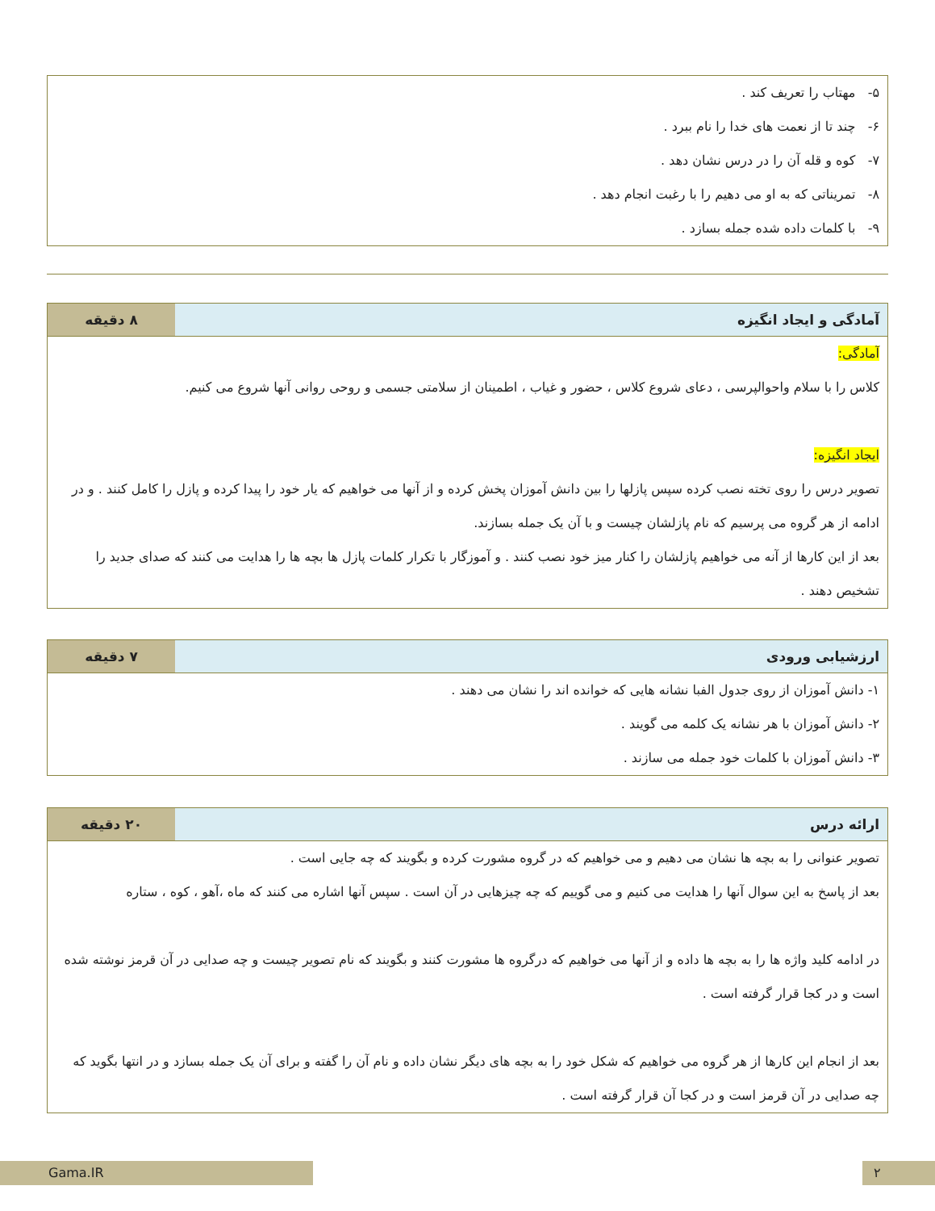۵- مهتاب را تعریف کند .
۶- چند تا از نعمت های خدا را نام ببرد .
۷- کوه و قله آن را در درس نشان دهد .
۸- تمریناتی که به او می دهیم را با رغبت انجام دهد .
۹- با کلمات داده شده جمله بسازد .
| آمادگی و ایجاد انگیزه | ۸ دقیقه |
| --- | --- |
| آمادگی: کلاس را با سلام واحوالپرسی ، دعای شروع کلاس ، حضور و غیاب ، اطمینان از سلامتی جسمی و روحی روانی آنها شروع می کنیم. ایجاد انگیزه: تصویر درس را روی تخته نصب کرده سپس پازلها را بین دانش آموزان پخش کرده و از آنها می خواهیم که یار خود را پیدا کرده و پازل را کامل کنند . و در ادامه از هر گروه می پرسیم که نام پازلشان چیست و با آن یک جمله بسازند. بعد از این کارها از آنه می خواهیم پازلشان را کنار میز خود نصب کنند . و آموزگار با تکرار کلمات پازل ها بچه ها را هدایت می کنند که صدای جدید را تشخیص دهند . | |
| ارزشیابی ورودی | ۷ دقیقه |
| --- | --- |
| ۱- دانش آموزان از روی جدول الفبا نشانه هایی که خوانده اند را نشان می دهند . ۲- دانش آموزان با هر نشانه یک کلمه می گویند . ۳- دانش آموزان با کلمات خود جمله می سازند . | |
| ارائه درس | ۲۰ دقیقه |
| --- | --- |
| تصویر عنوانی را به بچه ها نشان می دهیم و می خواهیم که در گروه مشورت کرده و بگویند که چه جایی است . بعد از پاسخ به این سوال آنها را هدایت می کنیم و می گوییم که چه چیزهایی در آن است . سپس آنها اشاره می کنند که ماه ،آهو ، کوه ، ستاره در ادامه کلید واژه ها را به بچه ها داده و از آنها می خواهیم که درگروه ها مشورت کنند و بگویند که نام تصویر چیست و چه صدایی در آن قرمز نوشته شده است و در کجا قرار گرفته است . بعد از انجام این کارها از هر گروه می خواهیم که شکل خود را به بچه های دیگر نشان داده و نام آن را گفته و برای آن یک جمله بسازد و در انتها بگوید که چه صدایی در آن قرمز است و در کجا آن قرار گرفته است . | |
Gama.IR ۲